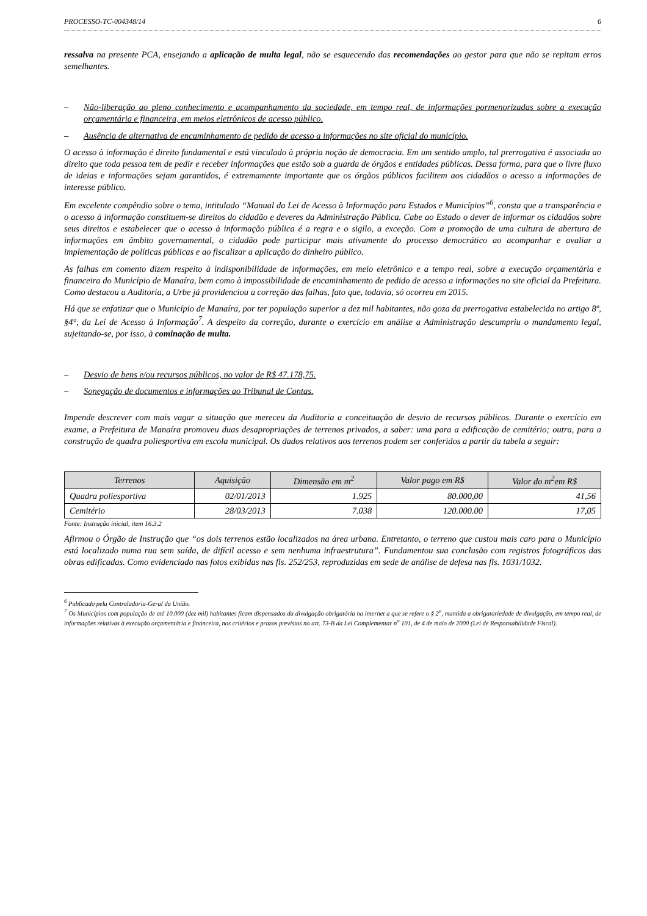PROCESSO-TC-004348/14 6
ressalva na presente PCA, ensejando a aplicação de multa legal, não se esquecendo das recomendações ao gestor para que não se repitam erros semelhantes.
– Não-liberação ao pleno conhecimento e acompanhamento da sociedade, em tempo real, de informações pormenorizadas sobre a execução orçamentária e financeira, em meios eletrônicos de acesso público.
– Ausência de alternativa de encaminhamento de pedido de acesso a informações no site oficial do município.
O acesso à informação é direito fundamental e está vinculado à própria noção de democracia. Em um sentido amplo, tal prerrogativa é associada ao direito que toda pessoa tem de pedir e receber informações que estão sob a guarda de órgãos e entidades públicas. Dessa forma, para que o livre fluxo de ideias e informações sejam garantidos, é extremamente importante que os órgãos públicos facilitem aos cidadãos o acesso a informações de interesse público.
Em excelente compêndio sobre o tema, intitulado “Manual da Lei de Acesso à Informação para Estados e Municípios”<sup>6</sup>, consta que a transparência e o acesso à informação constituem-se direitos do cidadão e deveres da Administração Pública. Cabe ao Estado o dever de informar os cidadãos sobre seus direitos e estabelecer que o acesso à informação pública é a regra e o sigilo, a exceção. Com a promoção de uma cultura de abertura de informações em âmbito governamental, o cidadão pode participar mais ativamente do processo democrático ao acompanhar e avaliar a implementação de políticas públicas e ao fiscalizar a aplicação do dinheiro público.
As falhas em comento dizem respeito à indisponibilidade de informações, em meio eletrônico e a tempo real, sobre a execução orçamentária e financeira do Município de Manaíra, bem como à impossibilidade de encaminhamento de pedido de acesso a informações no site oficial da Prefeitura. Como destacou a Auditoria, a Urbe já providenciou a correção das falhas, fato que, todavia, só ocorreu em 2015.
Há que se enfatizar que o Município de Manaíra, por ter população superior a dez mil habitantes, não goza da prerrogativa estabelecida no artigo 8º, §4°, da Lei de Acesso à Informação<sup>7</sup>. A despeito da correção, durante o exercício em análise a Administração descumpriu o mandamento legal, sujeitando-se, por isso, à cominação de multa.
– Desvio de bens e/ou recursos públicos, no valor de R$ 47.178,75.
– Sonegação de documentos e informações ao Tribunal de Contas.
Impende descrever com mais vagar a situação que mereceu da Auditoria a conceituação de desvio de recursos públicos. Durante o exercício em exame, a Prefeitura de Manaíra promoveu duas desapropriações de terrenos privados, a saber: uma para a edificação de cemitério; outra, para a construção de quadra poliesportiva em escola municipal. Os dados relativos aos terrenos podem ser conferidos a partir da tabela a seguir:
| Terrenos | Aquisição | Dimensão em m<sup>2</sup> | Valor pago em R$ | Valor do m<sup>2</sup>em R$ |
| --- | --- | --- | --- | --- |
| Quadra poliesportiva | 02/01/2013 | 1.925 | 80.000,00 | 41,56 |
| Cemitério | 28/03/2013 | 7.038 | 120.000.00 | 17,05 |
Fonte: Instrução inicial, item 16.3.2
Afirmou o Órgão de Instrução que “os dois terrenos estão localizados na área urbana. Entretanto, o terreno que custou mais caro para o Município está localizado numa rua sem saída, de difícil acesso e sem nenhuma infraestrutura”. Fundamentou sua conclusão com registros fotográficos das obras edificadas. Como evidenciado nas fotos exibidas nas fls. 252/253, reproduzidas em sede de análise de defesa nas fls. 1031/1032.
<sup>6</sup> Publicado pela Controladoria-Geral da União.
<sup>7</sup> Os Municípios com população de até 10.000 (dez mil) habitantes ficam dispensados da divulgação obrigatória na internet a que se refere o § 2<sup>o</sup>, mantida a obrigatoriedade de divulgação, em tempo real, de informações relativas à execução orçamentária e financeira, nos critérios e prazos previstos no art. 73-B da Lei Complementar n<sup>o</sup> 101, de 4 de maio de 2000 (Lei de Responsabilidade Fiscal).